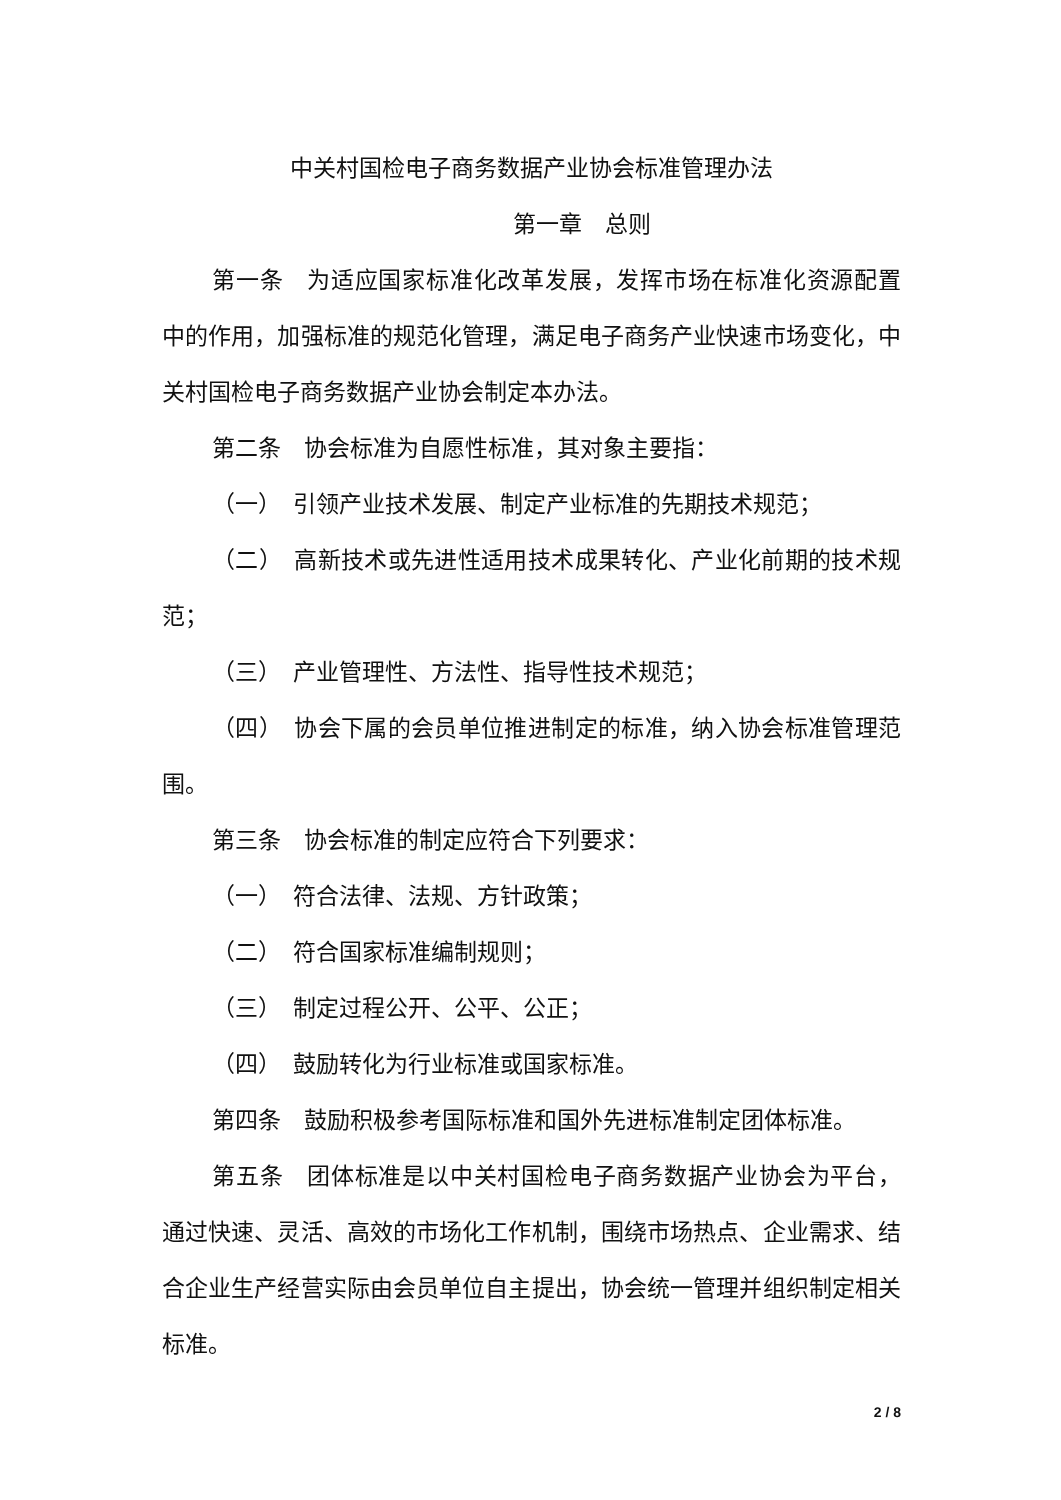中关村国检电子商务数据产业协会标准管理办法
第一章　总则
第一条　为适应国家标准化改革发展，发挥市场在标准化资源配置中的作用，加强标准的规范化管理，满足电子商务产业快速市场变化，中关村国检电子商务数据产业协会制定本办法。
第二条　协会标准为自愿性标准，其对象主要指：
（一）　引领产业技术发展、制定产业标准的先期技术规范；
（二）　高新技术或先进性适用技术成果转化、产业化前期的技术规范；
（三）　产业管理性、方法性、指导性技术规范；
（四）　协会下属的会员单位推进制定的标准，纳入协会标准管理范围。
第三条　协会标准的制定应符合下列要求：
（一）　符合法律、法规、方针政策；
（二）　符合国家标准编制规则；
（三）　制定过程公开、公平、公正；
（四）　鼓励转化为行业标准或国家标准。
第四条　鼓励积极参考国际标准和国外先进标准制定团体标准。
第五条　团体标准是以中关村国检电子商务数据产业协会为平台，通过快速、灵活、高效的市场化工作机制，围绕市场热点、企业需求、结合企业生产经营实际由会员单位自主提出，协会统一管理并组织制定相关标准。
2 / 8